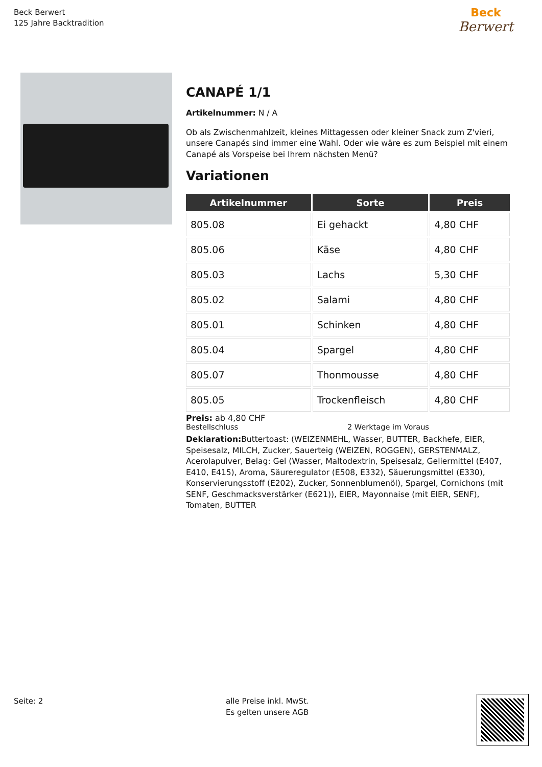Beck Berwert
125 Jahre Backtradition
Beck
Berwert
CANAPÉ 1/1
Artikelnummer: N / A
Ob als Zwischenmahlzeit, kleines Mittagessen oder kleiner Snack zum Z'vieri, unsere Canapés sind immer eine Wahl. Oder wie wäre es zum Beispiel mit einem Canapé als Vorspeise bei Ihrem nächsten Menü?
Variationen
| Artikelnummer | Sorte | Preis |
| --- | --- | --- |
| 805.08 | Ei gehackt | 4,80 CHF |
| 805.06 | Käse | 4,80 CHF |
| 805.03 | Lachs | 5,30 CHF |
| 805.02 | Salami | 4,80 CHF |
| 805.01 | Schinken | 4,80 CHF |
| 805.04 | Spargel | 4,80 CHF |
| 805.07 | Thonmousse | 4,80 CHF |
| 805.05 | Trockenfleisch | 4,80 CHF |
Preis: ab 4,80 CHF
Bestellschluss 2 Werktage im Voraus
Deklaration: Buttertoast: (WEIZENMEHL, Wasser, BUTTER, Backhefe, EIER, Speisesalz, MILCH, Zucker, Sauerteig (WEIZEN, ROGGEN), GERSTENMALZ, Acerolapulver, Belag: Gel (Wasser, Maltodextrin, Speisesalz, Geliermittel (E407, E410, E415), Aroma, Säureregulator (E508, E332), Säuerungsmittel (E330), Konservierungsstoff (E202), Zucker, Sonnenblumenöl), Spargel, Cornichons (mit SENF, Geschmacksverstärker (E621)), EIER, Mayonnaise (mit EIER, SENF), Tomaten, BUTTER
Seite: 2
alle Preise inkl. MwSt.
Es gelten unsere AGB